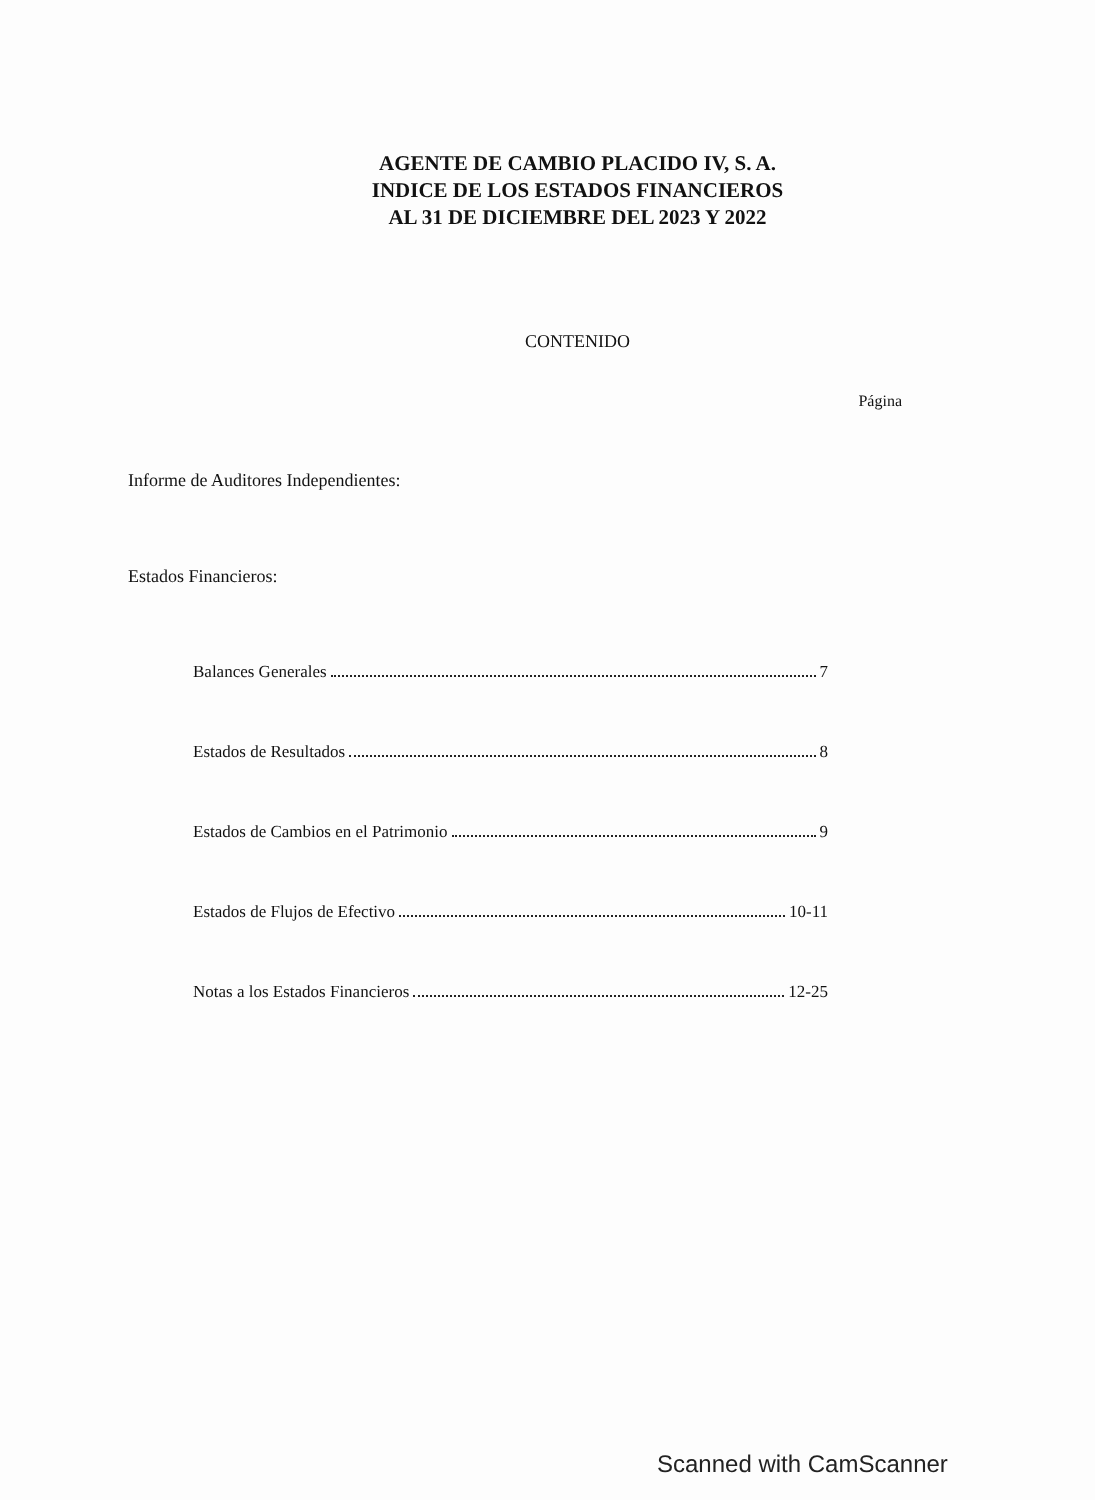AGENTE DE CAMBIO PLACIDO IV, S. A.
INDICE DE LOS ESTADOS FINANCIEROS
AL 31 DE DICIEMBRE DEL 2023 Y 2022
CONTENIDO
Página
Informe de Auditores Independientes:
Estados Financieros:
Balances Generales 7
Estados de Resultados 8
Estados de Cambios en el Patrimonio 9
Estados de Flujos de Efectivo 10-11
Notas a los Estados Financieros 12-25
Scanned with CamScanner